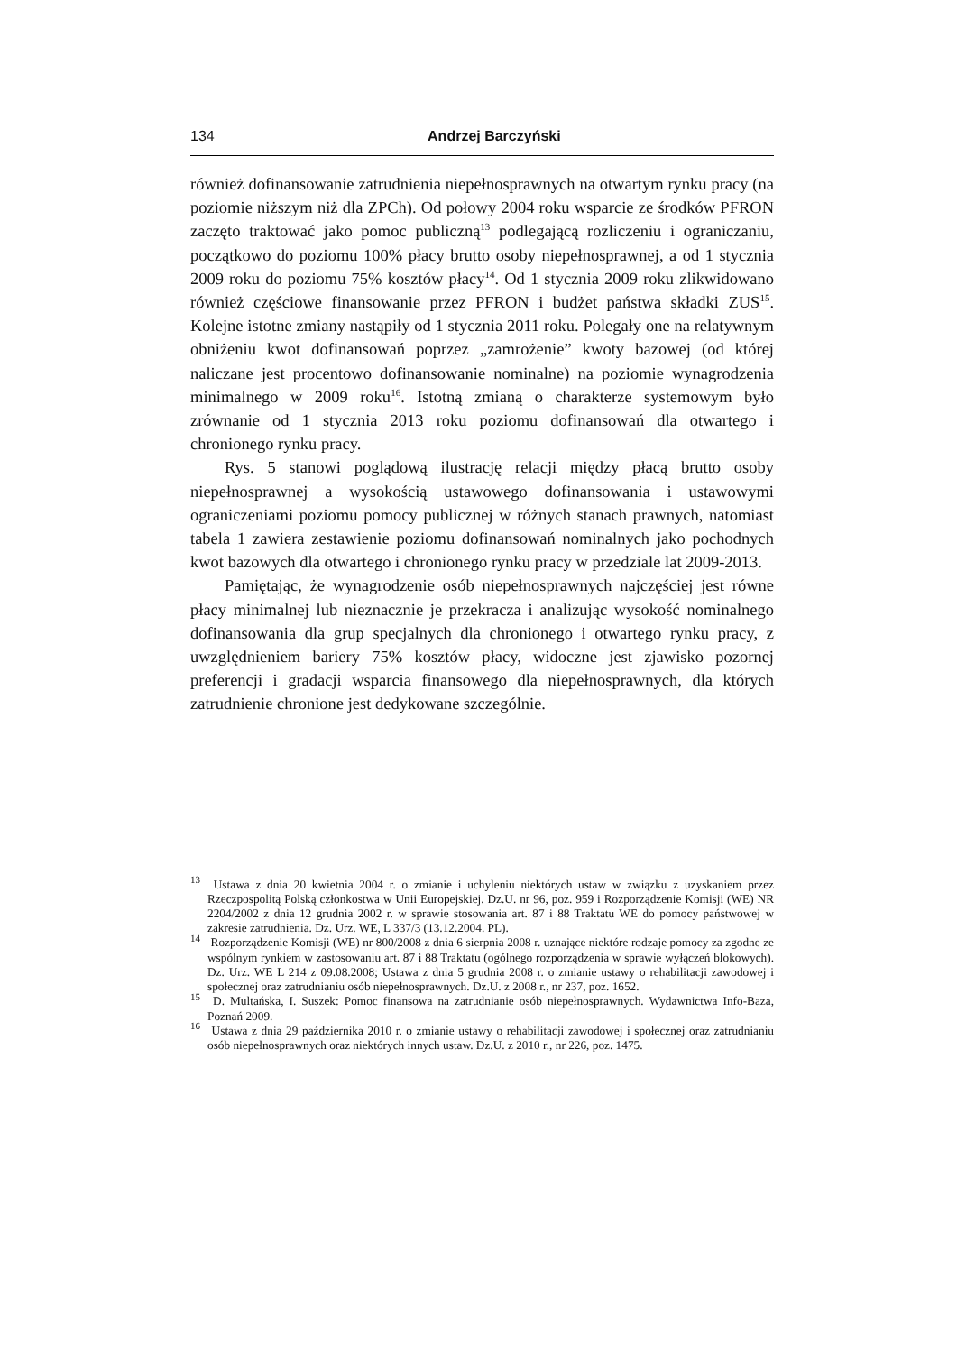134 Andrzej Barczyński
również dofinansowanie zatrudnienia niepełnosprawnych na otwartym rynku pracy (na poziomie niższym niż dla ZPCh). Od połowy 2004 roku wsparcie ze środków PFRON zaczęto traktować jako pomoc publiczną<sup>13</sup> podlegającą rozliczeniu i ograniczaniu, początkowo do poziomu 100% płacy brutto osoby niepełnosprawnej, a od 1 stycznia 2009 roku do poziomu 75% kosztów płacy<sup>14</sup>. Od 1 stycznia 2009 roku zlikwidowano również częściowe finansowanie przez PFRON i budżet państwa składki ZUS<sup>15</sup>. Kolejne istotne zmiany nastąpiły od 1 stycznia 2011 roku. Polegały one na relatywnym obniżeniu kwot dofinansowań poprzez „zamrożenie” kwoty bazowej (od której naliczane jest procentowo dofinansowanie nominalne) na poziomie wynagrodzenia minimalnego w 2009 roku<sup>16</sup>. Istotną zmianą o charakterze systemowym było zrównanie od 1 stycznia 2013 roku poziomu dofinansowań dla otwartego i chronionego rynku pracy.
Rys. 5 stanowi poglądową ilustrację relacji między płacą brutto osoby niepełnosprawnej a wysokością ustawowego dofinansowania i ustawowymi ograniczeniami poziomu pomocy publicznej w różnych stanach prawnych, natomiast tabela 1 zawiera zestawienie poziomu dofinansowań nominalnych jako pochodnych kwot bazowych dla otwartego i chronionego rynku pracy w przedziale lat 2009-2013.
Pamiętając, że wynagrodzenie osób niepełnosprawnych najczęściej jest równe płacy minimalnej lub nieznacznie je przekracza i analizując wysokość nominalnego dofinansowania dla grup specjalnych dla chronionego i otwartego rynku pracy, z uwzględnieniem bariery 75% kosztów płacy, widoczne jest zjawisko pozornej preferencji i gradacji wsparcia finansowego dla niepełnosprawnych, dla których zatrudnienie chronione jest dedykowane szczególnie.
<sup>13</sup> Ustawa z dnia 20 kwietnia 2004 r. o zmianie i uchyleniu niektórych ustaw w związku z uzyskaniem przez Rzeczpospolitą Polską członkostwa w Unii Europejskiej. Dz.U. nr 96, poz. 959 i Rozporządzenie Komisji (WE) NR 2204/2002 z dnia 12 grudnia 2002 r. w sprawie stosowania art. 87 i 88 Traktatu WE do pomocy państwowej w zakresie zatrudnienia. Dz. Urz. WE, L 337/3 (13.12.2004. PL).
<sup>14</sup> Rozporządzenie Komisji (WE) nr 800/2008 z dnia 6 sierpnia 2008 r. uznające niektóre rodzaje pomocy za zgodne ze wspólnym rynkiem w zastosowaniu art. 87 i 88 Traktatu (ogólnego rozporządzenia w sprawie wyłączeń blokowych). Dz. Urz. WE L 214 z 09.08.2008; Ustawa z dnia 5 grudnia 2008 r. o zmianie ustawy o rehabilitacji zawodowej i społecznej oraz zatrudnianiu osób niepełnosprawnych. Dz.U. z 2008 r., nr 237, poz. 1652.
<sup>15</sup> D. Multańska, I. Suszek: Pomoc finansowa na zatrudnianie osób niepełnosprawnych. Wydawnictwa Info-Baza, Poznań 2009.
<sup>16</sup> Ustawa z dnia 29 października 2010 r. o zmianie ustawy o rehabilitacji zawodowej i społecznej oraz zatrudnianiu osób niepełnosprawnych oraz niektórych innych ustaw. Dz.U. z 2010 r., nr 226, poz. 1475.